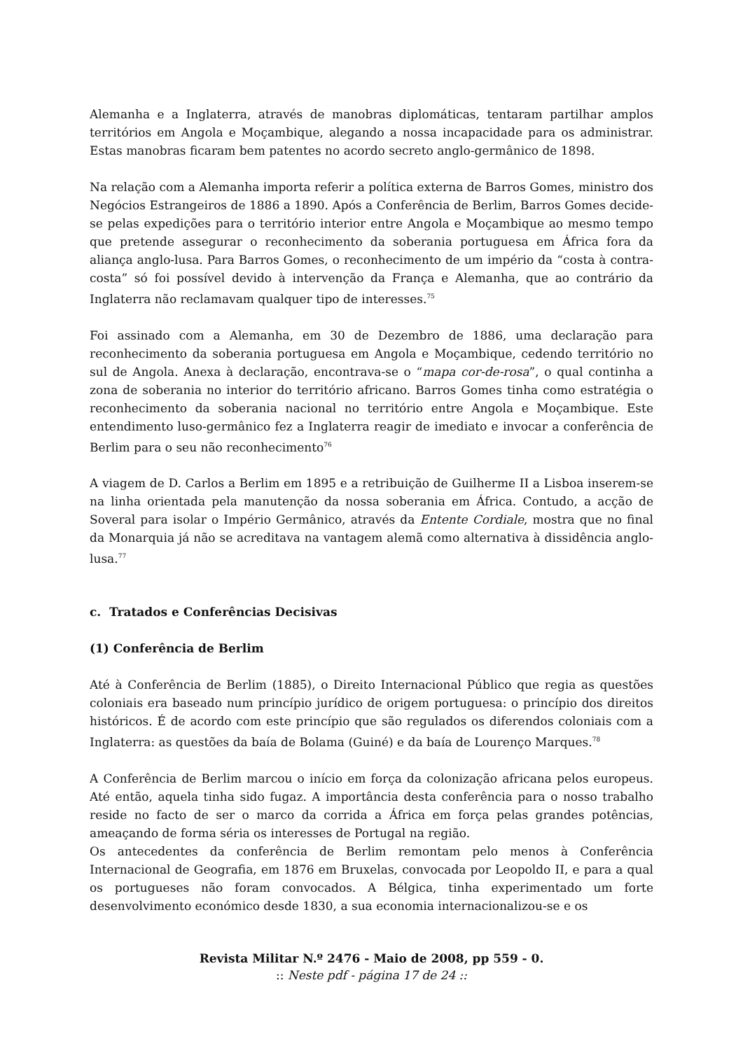Alemanha e a Inglaterra, através de manobras diplomáticas, tentaram partilhar amplos territórios em Angola e Moçambique, alegando a nossa incapacidade para os administrar. Estas manobras ficaram bem patentes no acordo secreto anglo-germânico de 1898.
Na relação com a Alemanha importa referir a política externa de Barros Gomes, ministro dos Negócios Estrangeiros de 1886 a 1890. Após a Conferência de Berlim, Barros Gomes decide-se pelas expedições para o território interior entre Angola e Moçambique ao mesmo tempo que pretende assegurar o reconhecimento da soberania portuguesa em África fora da aliança anglo-lusa. Para Barros Gomes, o reconhecimento de um império da “costa à contra-costa” só foi possível devido à intervenção da França e Alemanha, que ao contrário da Inglaterra não reclamavam qualquer tipo de interesses.<sup>75</sup>
Foi assinado com a Alemanha, em 30 de Dezembro de 1886, uma declaração para reconhecimento da soberania portuguesa em Angola e Moçambique, cedendo território no sul de Angola. Anexa à declaração, encontrava-se o “mapa cor-de-rosa”, o qual continha a zona de soberania no interior do território africano. Barros Gomes tinha como estratégia o reconhecimento da soberania nacional no território entre Angola e Moçambique. Este entendimento luso-germânico fez a Inglaterra reagir de imediato e invocar a conferência de Berlim para o seu não reconhecimento<sup>76</sup>
A viagem de D. Carlos a Berlim em 1895 e a retribuição de Guilherme II a Lisboa inserem-se na linha orientada pela manutenção da nossa soberania em África. Contudo, a acção de Soveral para isolar o Império Germânico, através da Entente Cordiale, mostra que no final da Monarquia já não se acreditava na vantagem alemã como alternativa à dissidência anglo-lusa.<sup>77</sup>
c. Tratados e Conferências Decisivas
(1) Conferência de Berlim
Até à Conferência de Berlim (1885), o Direito Internacional Público que regia as questões coloniais era baseado num princípio jurídico de origem portuguesa: o princípio dos direitos históricos. É de acordo com este princípio que são regulados os diferendos coloniais com a Inglaterra: as questões da baía de Bolama (Guiné) e da baía de Lourenço Marques.<sup>78</sup>
A Conferência de Berlim marcou o início em força da colonização africana pelos europeus. Até então, aquela tinha sido fugaz. A importância desta conferência para o nosso trabalho reside no facto de ser o marco da corrida a África em força pelas grandes potências, ameaçando de forma séria os interesses de Portugal na região.
Os antecedentes da conferência de Berlim remontam pelo menos à Conferência Internacional de Geografia, em 1876 em Bruxelas, convocada por Leopoldo II, e para a qual os portugueses não foram convocados. A Bélgica, tinha experimentado um forte desenvolvimento económico desde 1830, a sua economia internacionalizou-se e os
Revista Militar N.º 2476 - Maio de 2008, pp 559 - 0.
:: Neste pdf - página 17 de 24 ::